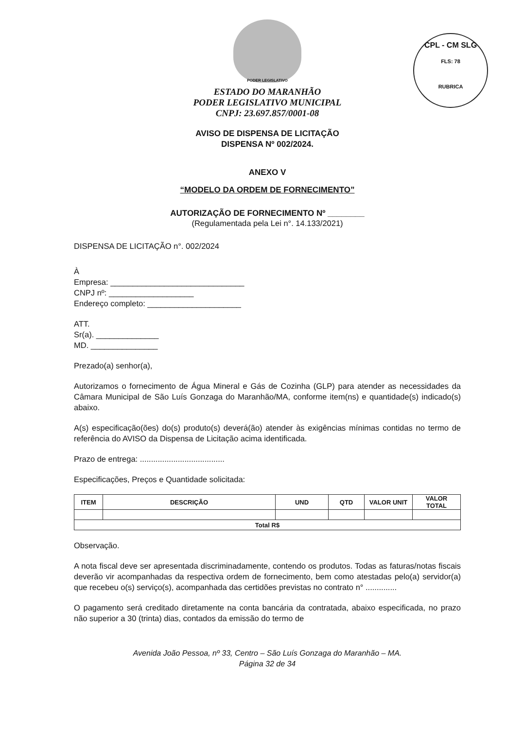CPL - CM SLG
FLS: 78
RUBRICA
PODER LEGISLATIVO
ESTADO DO MARANHÃO
PODER LEGISLATIVO MUNICIPAL
CNPJ: 23.697.857/0001-08
AVISO DE DISPENSA DE LICITAÇÃO
DISPENSA Nº 002/2024.
ANEXO V
“MODELO DA ORDEM DE FORNECIMENTO”
AUTORIZAÇÃO DE FORNECIMENTO Nº ________
(Regulamentada pela Lei n°. 14.133/2021)
DISPENSA DE LICITAÇÃO n°. 002/2024
À
Empresa: ______________________________
CNPJ nº: ___________________
Endereço completo: _____________________
ATT.
Sr(a). ______________
MD. _______________
Prezado(a) senhor(a),
Autorizamos o fornecimento de Água Mineral e Gás de Cozinha (GLP) para atender as necessidades da Câmara Municipal de São Luís Gonzaga do Maranhão/MA, conforme item(ns) e quantidade(s) indicado(s) abaixo.
A(s) especificação(ões) do(s) produto(s) deverá(ão) atender às exigências mínimas contidas no termo de referência do AVISO da Dispensa de Licitação acima identificada.
Prazo de entrega: ......................................
Especificações, Preços e Quantidade solicitada:
| ITEM | DESCRIÇÃO | UND | QTD | VALOR UNIT | VALOR TOTAL |
| --- | --- | --- | --- | --- | --- |
| Total R$ | | | | | |
Observação.
A nota fiscal deve ser apresentada discriminadamente, contendo os produtos. Todas as faturas/notas fiscais deverão vir acompanhadas da respectiva ordem de fornecimento, bem como atestadas pelo(a) servidor(a) que recebeu o(s) serviço(s), acompanhada das certidões previstas no contrato n° ..............
O pagamento será creditado diretamente na conta bancária da contratada, abaixo especificada, no prazo não superior a 30 (trinta) dias, contados da emissão do termo de
Avenida João Pessoa, nº 33, Centro – São Luís Gonzaga do Maranhão – MA.
Página 32 de 34